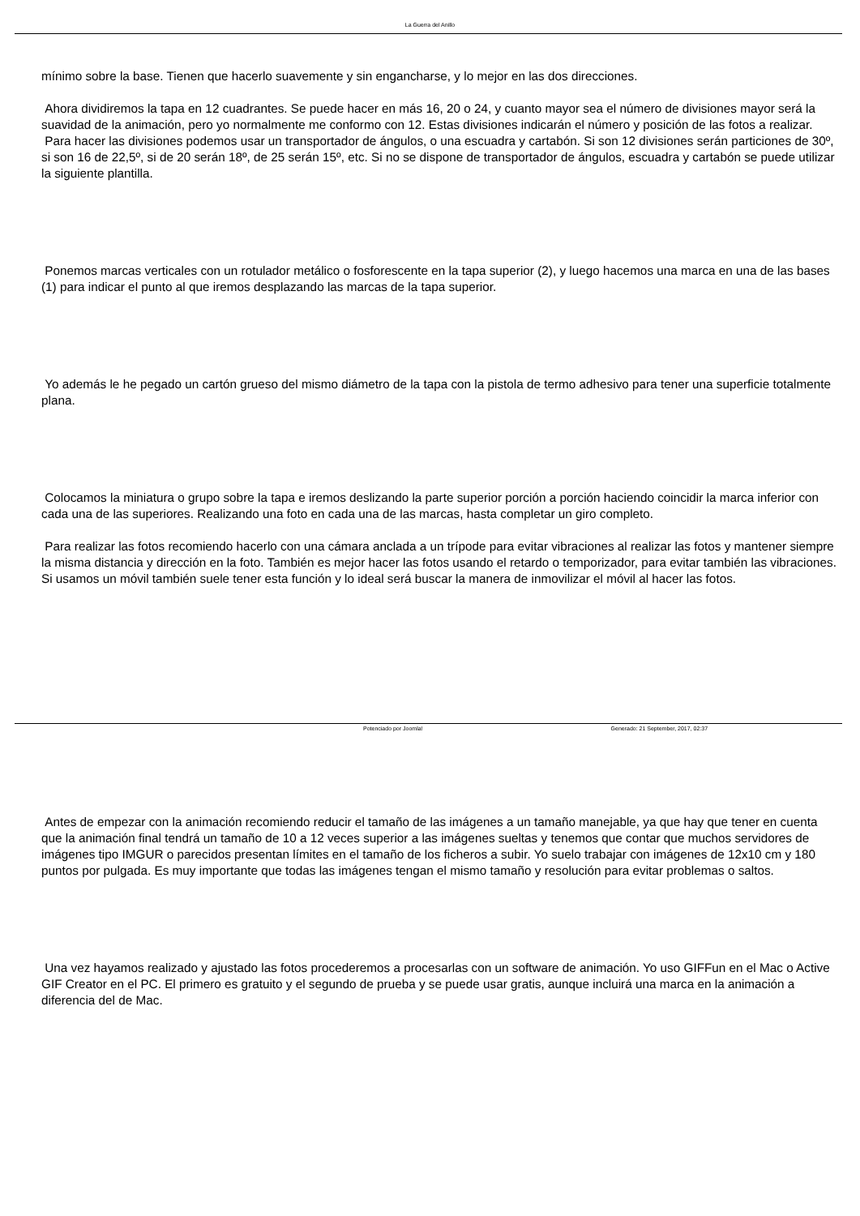La Guerra del Anillo
mínimo sobre la base. Tienen que hacerlo suavemente y sin engancharse, y lo mejor en las dos direcciones.
Ahora dividiremos la tapa en 12 cuadrantes. Se puede hacer en más 16, 20 o 24, y cuanto mayor sea el número de divisiones mayor será la suavidad de la animación, pero yo normalmente me conformo con 12. Estas divisiones indicarán el número y posición de las fotos a realizar.
Para hacer las divisiones podemos usar un transportador de ángulos, o una escuadra y cartabón. Si son 12 divisiones serán particiones de 30º, si son 16 de 22,5º, si de 20 serán 18º, de 25 serán 15º, etc. Si no se dispone de transportador de ángulos, escuadra y cartabón se puede utilizar la siguiente plantilla.
Ponemos marcas verticales con un rotulador metálico o fosforescente en la tapa superior (2), y luego hacemos una marca en una de las bases (1) para indicar el punto al que iremos desplazando las marcas de la tapa superior.
Yo además le he pegado un cartón grueso del mismo diámetro de la tapa con la pistola de termo adhesivo para tener una superficie totalmente plana.
Colocamos la miniatura o grupo sobre la tapa e iremos deslizando la parte superior porción a porción haciendo coincidir la marca inferior con cada una de las superiores. Realizando una foto en cada una de las marcas, hasta completar un giro completo.
Para realizar las fotos recomiendo hacerlo con una cámara anclada a un trípode para evitar vibraciones al realizar las fotos y mantener siempre la misma distancia y dirección en la foto. También es mejor hacer las fotos usando el retardo o temporizador, para evitar también las vibraciones. Si usamos un móvil también suele tener esta función y lo ideal será buscar la manera de inmovilizar el móvil al hacer las fotos.
Antes de empezar con la animación recomiendo reducir el tamaño de las imágenes a un tamaño manejable, ya que hay que tener en cuenta que la animación final tendrá un tamaño de 10 a 12 veces superior a las imágenes sueltas y tenemos que contar que muchos servidores de imágenes tipo IMGUR o parecidos presentan límites en el tamaño de los ficheros a subir. Yo suelo trabajar con imágenes de 12x10 cm y 180 puntos por pulgada. Es muy importante que todas las imágenes tengan el mismo tamaño y resolución para evitar problemas o saltos.
Una vez hayamos realizado y ajustado las fotos procederemos a procesarlas con un software de animación. Yo uso GIFFun en el Mac o Active GIF Creator en el PC. El primero es gratuito y el segundo de prueba y se puede usar gratis, aunque incluirá una marca en la animación a diferencia del de Mac.
Potenciado por Joomla! Generado: 21 September, 2017, 02:37